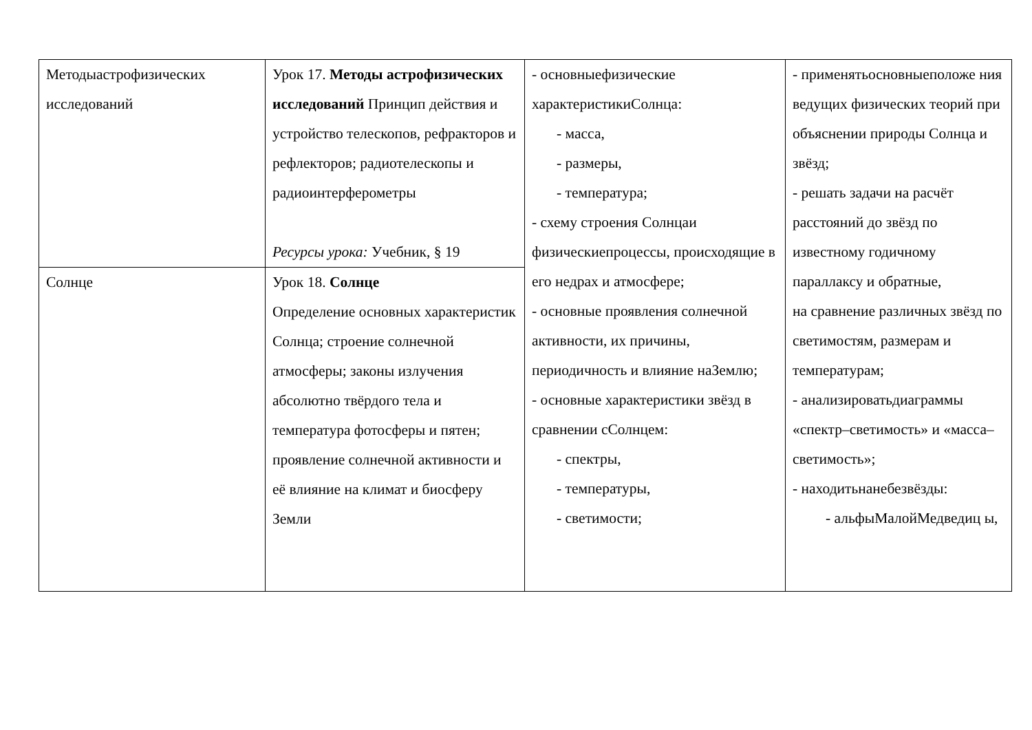| Методыастрофизических исследований | Урок 17. Методы астрофизических исследований Принцип действия и устройство телескопов, рефракторов и рефлекторов; радиотелескопы и радиоинтерферометры Ресурсы урока: Учебник, § 19 | - основныефизические характеристикиСолнца: - масса, - размеры, - температура; - схему строения Солнцаи физическиепроцессы, происходящие в его недрах и атмосфере; - основные проявления солнечной активности, их причины, периодичность и влияние наЗемлю; - основные характеристики звёзд в сравнении сСолнцем: - спектры, - температуры, - светимости; | - применятьосновныеположе ния ведущих физических теорий при объяснении природы Солнца и звёзд; - решать задачи на расчёт расстояний до звёзд по известному годичному параллаксу и обратные, на сравнение различных звёзд по светимостям, размерам и температурам; - анализироватьдиаграммы «спектр–светимость» и «масса– светимость»; - находитьнанебезвёзды: - альфыМалойМедведиц ы, |
| Солнце | Урок 18. Солнце Определение основных характеристик Солнца; строение солнечной атмосферы; законы излучения абсолютно твёрдого тела и температура фотосферы и пятен; проявление солнечной активности и её влияние на климат и биосферу Земли | | |